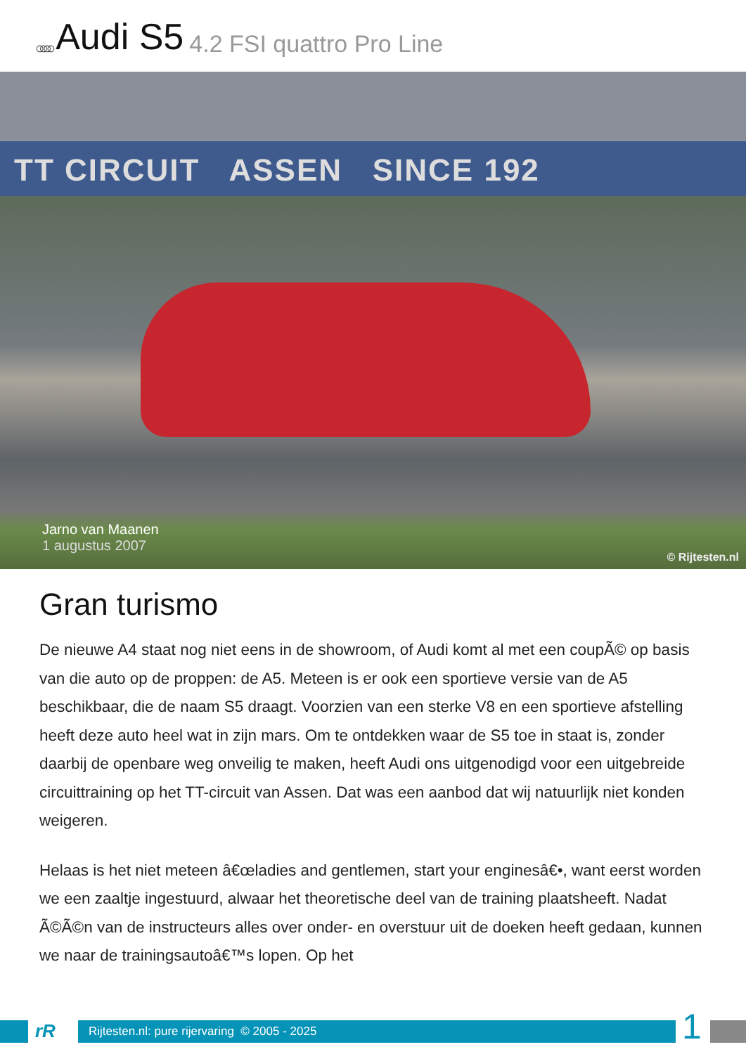○○○○ Audi S5 4.2 FSI quattro Pro Line
TT CIRCUIT ASSEN SINCE 192
Jarno van Maanen
1 augustus 2007
© Rijtesten.nl
Gran turismo
De nieuwe A4 staat nog niet eens in de showroom, of Audi komt al met een coupÃ© op basis van die auto op de proppen: de A5. Meteen is er ook een sportieve versie van de A5 beschikbaar, die de naam S5 draagt. Voorzien van een sterke V8 en een sportieve afstelling heeft deze auto heel wat in zijn mars. Om te ontdekken waar de S5 toe in staat is, zonder daarbij de openbare weg onveilig te maken, heeft Audi ons uitgenodigd voor een uitgebreide circuittraining op het TT-circuit van Assen. Dat was een aanbod dat wij natuurlijk niet konden weigeren.
Helaas is het niet meteen â€œladies and gentlemen, start your enginesâ€•, want eerst worden we een zaaltje ingestuurd, alwaar het theoretische deel van de training plaatsheeft. Nadat Ã©Ã©n van de instructeurs alles over onder- en overstuur uit de doeken heeft gedaan, kunnen we naar de trainingsautoâ€™s lopen. Op het
rR
Rijtesten.nl: pure rijervaring © 2005 - 2025
1